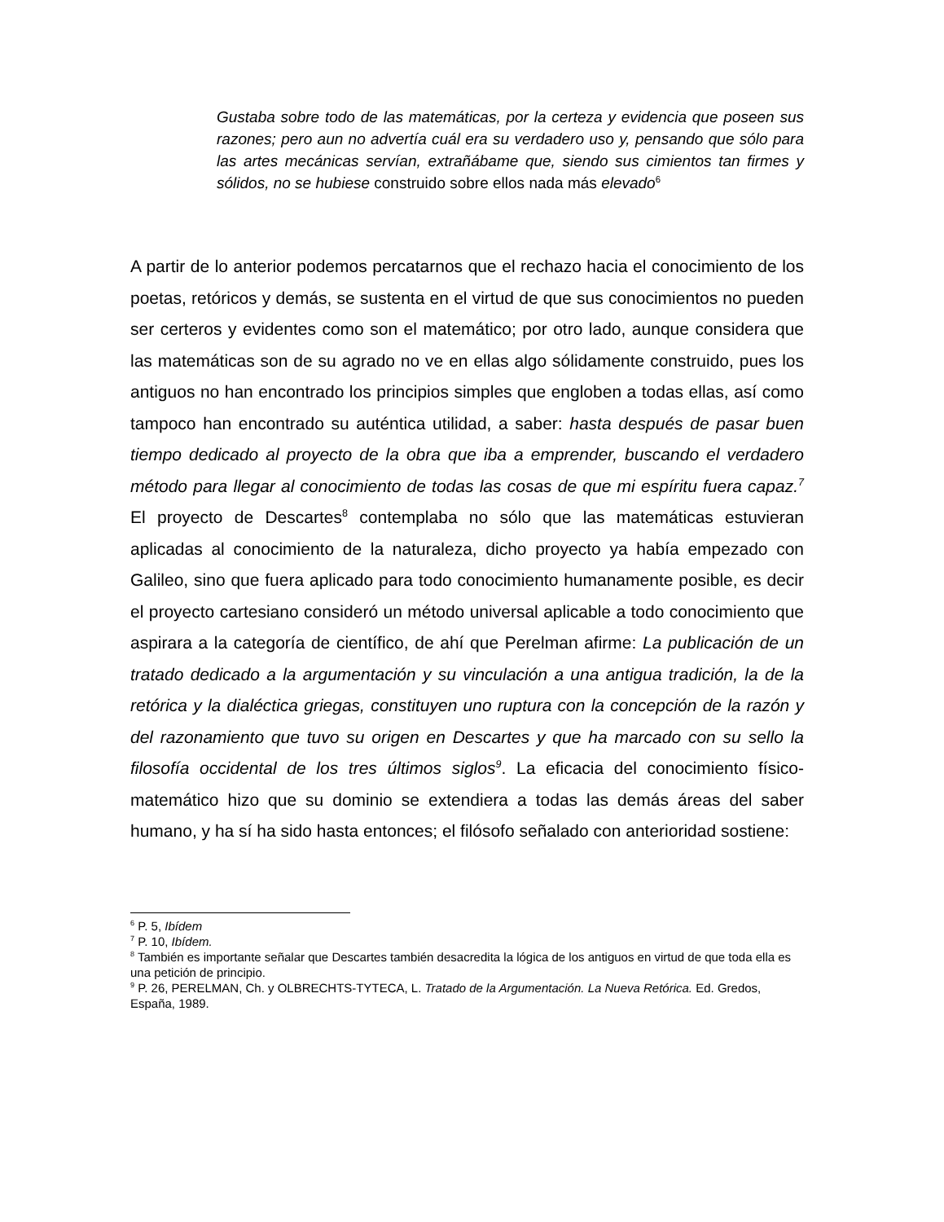Gustaba sobre todo de las matemáticas, por la certeza y evidencia que poseen sus razones; pero aun no advertía cuál era su verdadero uso y, pensando que sólo para las artes mecánicas servían, extrañábame que, siendo sus cimientos tan firmes y sólidos, no se hubiese construido sobre ellos nada más elevado<sup>6</sup>
A partir de lo anterior podemos percatarnos que el rechazo hacia el conocimiento de los poetas, retóricos y demás, se sustenta en el virtud de que sus conocimientos no pueden ser certeros y evidentes como son el matemático; por otro lado, aunque considera que las matemáticas son de su agrado no ve en ellas algo sólidamente construido, pues los antiguos no han encontrado los principios simples que engloben a todas ellas, así como tampoco han encontrado su auténtica utilidad, a saber: hasta después de pasar buen tiempo dedicado al proyecto de la obra que iba a emprender, buscando el verdadero método para llegar al conocimiento de todas las cosas de que mi espíritu fuera capaz.<sup>7</sup> El proyecto de Descartes<sup>8</sup> contemplaba no sólo que las matemáticas estuvieran aplicadas al conocimiento de la naturaleza, dicho proyecto ya había empezado con Galileo, sino que fuera aplicado para todo conocimiento humanamente posible, es decir el proyecto cartesiano consideró un método universal aplicable a todo conocimiento que aspirara a la categoría de científico, de ahí que Perelman afirme: La publicación de un tratado dedicado a la argumentación y su vinculación a una antigua tradición, la de la retórica y la dialéctica griegas, constituyen uno ruptura con la concepción de la razón y del razonamiento que tuvo su origen en Descartes y que ha marcado con su sello la filosofía occidental de los tres últimos siglos<sup>9</sup>. La eficacia del conocimiento físico-matemático hizo que su dominio se extendiera a todas las demás áreas del saber humano, y ha sí ha sido hasta entonces; el filósofo señalado con anterioridad sostiene:
<sup>6</sup> P. 5, Ibídem
<sup>7</sup> P. 10, Ibídem.
<sup>8</sup> También es importante señalar que Descartes también desacredita la lógica de los antiguos en virtud de que toda ella es una petición de principio.
<sup>9</sup> P. 26, PERELMAN, Ch. y OLBRECHTS-TYTECA, L. Tratado de la Argumentación. La Nueva Retórica. Ed. Gredos, España, 1989.